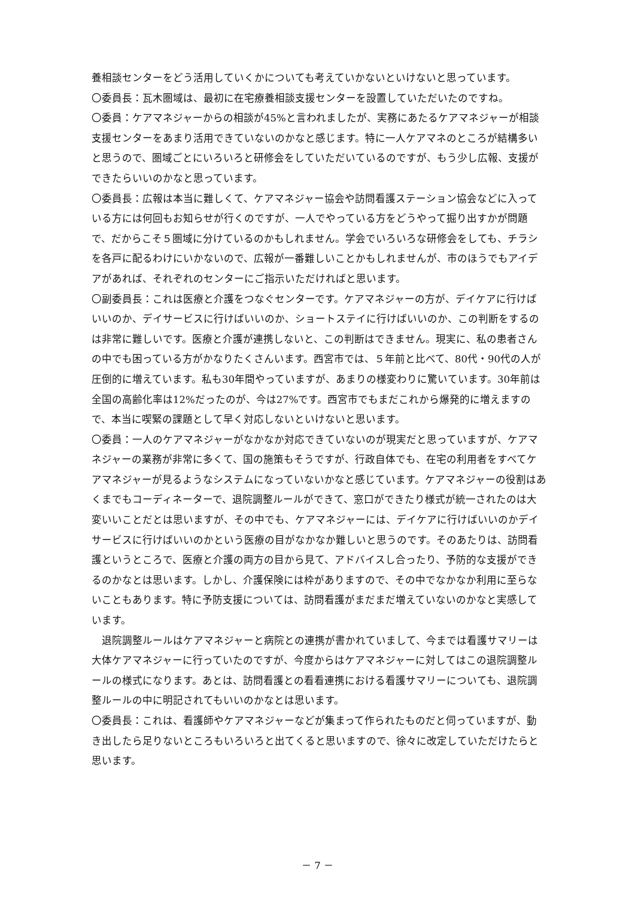養相談センターをどう活用していくかについても考えていかないといけないと思っています。
〇委員長：瓦木圏域は、最初に在宅療養相談支援センターを設置していただいたのですね。
〇委員：ケアマネジャーからの相談が45%と言われましたが、実務にあたるケアマネジャーが相談支援センターをあまり活用できていないのかなと感じます。特に一人ケアマネのところが結構多いと思うので、圏域ごとにいろいろと研修会をしていただいているのですが、もう少し広報、支援ができたらいいのかなと思っています。
〇委員長：広報は本当に難しくて、ケアマネジャー協会や訪問看護ステーション協会などに入っている方には何回もお知らせが行くのですが、一人でやっている方をどうやって掘り出すかが問題で、だからこそ５圏域に分けているのかもしれません。学会でいろいろな研修会をしても、チラシを各戸に配るわけにいかないので、広報が一番難しいことかもしれませんが、市のほうでもアイデアがあれば、それぞれのセンターにご指示いただければと思います。
〇副委員長：これは医療と介護をつなぐセンターです。ケアマネジャーの方が、デイケアに行けばいいのか、デイサービスに行けばいいのか、ショートステイに行けばいいのか、この判断をするのは非常に難しいです。医療と介護が連携しないと、この判断はできません。現実に、私の患者さんの中でも困っている方がかなりたくさんいます。西宮市では、５年前と比べて、80代・90代の人が圧倒的に増えています。私も30年間やっていますが、あまりの様変わりに驚いています。30年前は全国の高齢化率は12%だったのが、今は27%です。西宮市でもまだこれから爆発的に増えますので、本当に喫緊の課題として早く対応しないといけないと思います。
〇委員：一人のケアマネジャーがなかなか対応できていないのが現実だと思っていますが、ケアマネジャーの業務が非常に多くて、国の施策もそうですが、行政自体でも、在宅の利用者をすべてケアマネジャーが見るようなシステムになっていないかなと感じています。ケアマネジャーの役割はあくまでもコーディネーターで、退院調整ルールができて、窓口ができたり様式が統一されたのは大変いいことだとは思いますが、その中でも、ケアマネジャーには、デイケアに行けばいいのかデイサービスに行けばいいのかという医療の目がなかなか難しいと思うのです。そのあたりは、訪問看護というところで、医療と介護の両方の目から見て、アドバイスし合ったり、予防的な支援ができるのかなとは思います。しかし、介護保険には枠がありますので、その中でなかなか利用に至らないこともあります。特に予防支援については、訪問看護がまだまだ増えていないのかなと実感しています。
退院調整ルールはケアマネジャーと病院との連携が書かれていまして、今までは看護サマリーは大体ケアマネジャーに行っていたのですが、今度からはケアマネジャーに対してはこの退院調整ルールの様式になります。あとは、訪問看護との看看連携における看護サマリーについても、退院調整ルールの中に明記されてもいいのかなとは思います。
〇委員長：これは、看護師やケアマネジャーなどが集まって作られたものだと伺っていますが、動き出したら足りないところもいろいろと出てくると思いますので、徐々に改定していただけたらと思います。
－ 7 －